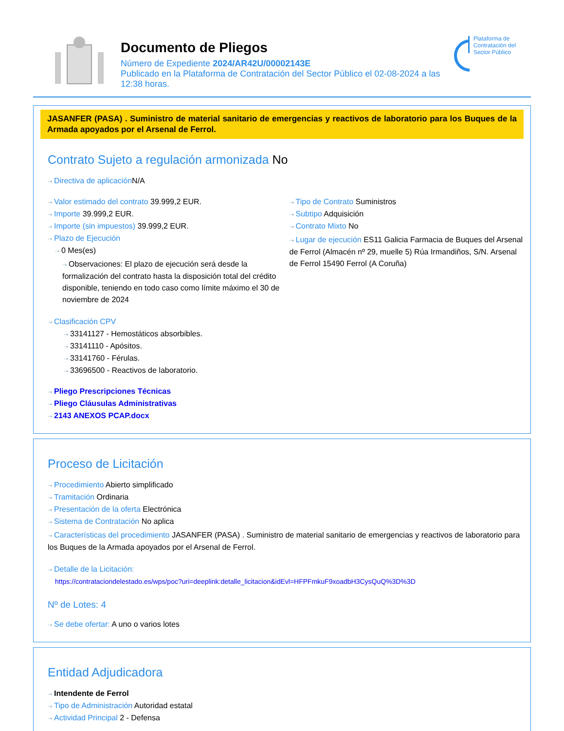Documento de Pliegos
Número de Expediente 2024/AR42U/00002143E
Publicado en la Plataforma de Contratación del Sector Público el 02-08-2024 a las 12:38 horas.
Plataforma de Contratación del Sector Público
JASANFER (PASA) . Suministro de material sanitario de emergencias y reactivos de laboratorio para los Buques de la Armada apoyados por el Arsenal de Ferrol.
Contrato Sujeto a regulación armonizada No
⇢ Directiva de aplicación N/A
⇢ Valor estimado del contrato 39.999,2 EUR.
⇢ Importe 39.999,2 EUR.
⇢ Importe (sin impuestos) 39.999,2 EUR.
⇢ Plazo de Ejecución
⇢ 0 Mes(es)
⇢ Observaciones: El plazo de ejecución será desde la formalización del contrato hasta la disposición total del crédito disponible, teniendo en todo caso como límite máximo el 30 de noviembre de 2024
⇢ Tipo de Contrato Suministros
⇢ Subtipo Adquisición
⇢ Contrato Mixto No
⇢ Lugar de ejecución ES11 Galicia Farmacia de Buques del Arsenal de Ferrol (Almacén nº 29, muelle 5) Rúa Irmandiños, S/N. Arsenal de Ferrol 15490 Ferrol (A Coruña)
⇢ Clasificación CPV
⇢ 33141127 - Hemostáticos absorbibles.
⇢ 33141110 - Apósitos.
⇢ 33141760 - Férulas.
⇢ 33696500 - Reactivos de laboratorio.
⇢ Pliego Prescripciones Técnicas
⇢ Pliego Cláusulas Administrativas
⇢ 2143 ANEXOS PCAP.docx
Proceso de Licitación
⇢ Procedimiento Abierto simplificado
⇢ Tramitación Ordinaria
⇢ Presentación de la oferta Electrónica
⇢ Sistema de Contratación No aplica
⇢ Características del procedimiento JASANFER (PASA) . Suministro de material sanitario de emergencias y reactivos de laboratorio para los Buques de la Armada apoyados por el Arsenal de Ferrol.
⇢ Detalle de la Licitación:
https://contrataciondelestado.es/wps/poc?uri=deeplink:detalle_licitacion&idEvl=HFPFmkuF9xoadbH3CysQuQ%3D%3D
Nº de Lotes: 4
⇢ Se debe ofertar: A uno o varios lotes
Entidad Adjudicadora
⇢ Intendente de Ferrol
⇢ Tipo de Administración Autoridad estatal
⇢ Actividad Principal 2 - Defensa